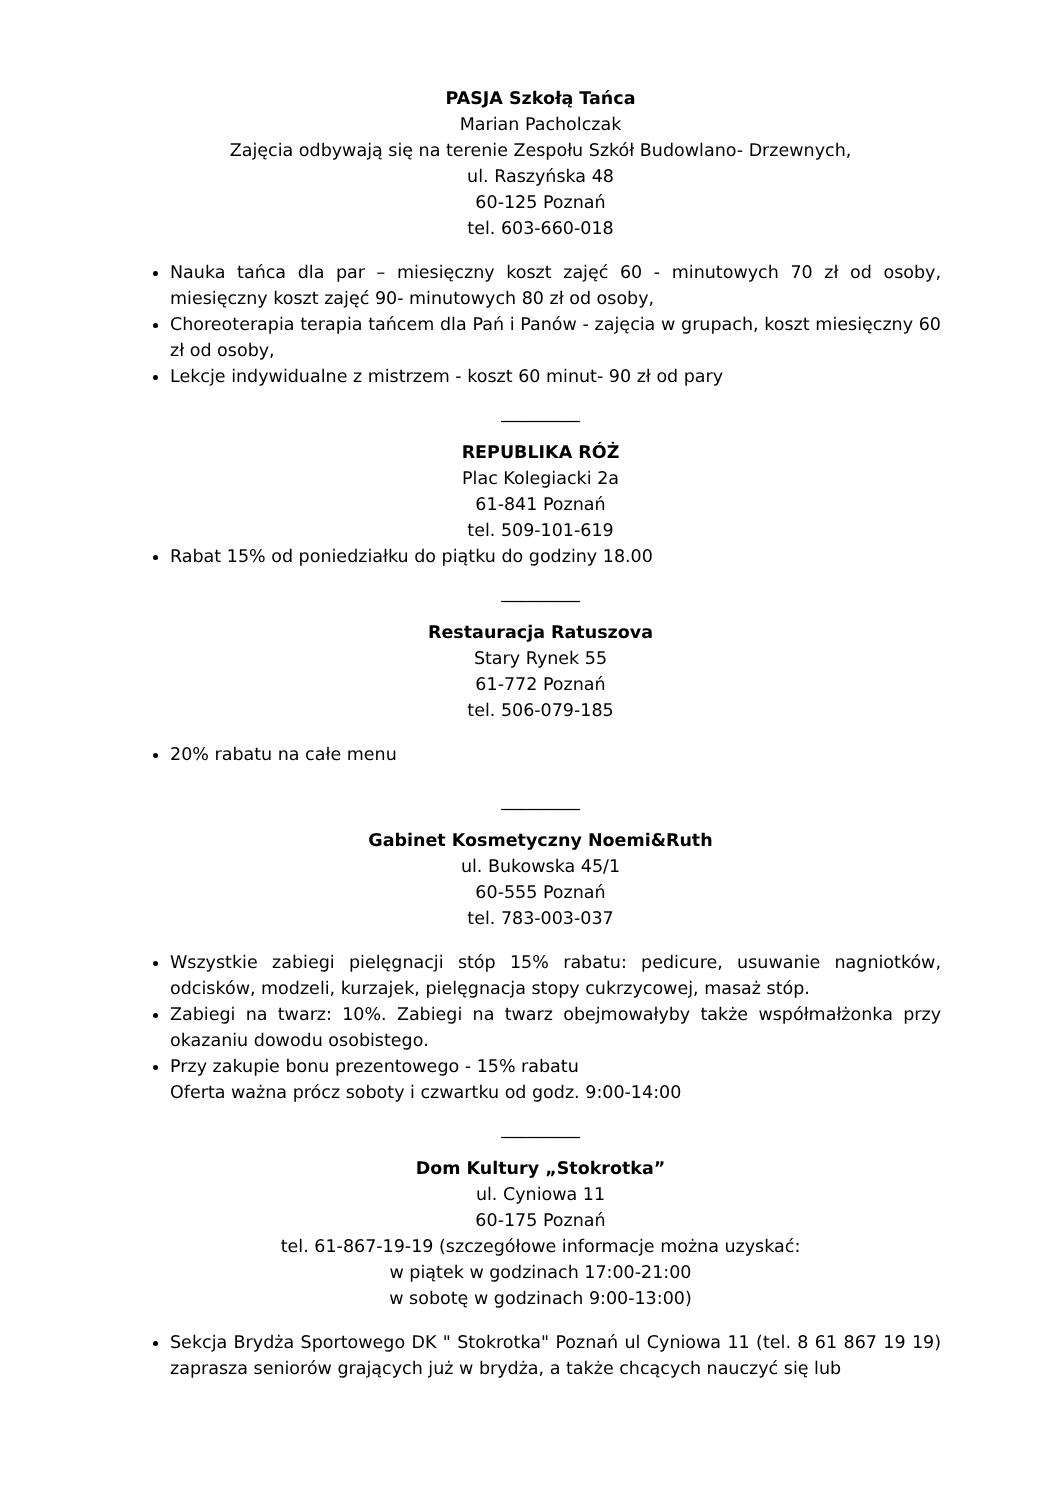PASJA Szkołą Tańca
Marian Pacholczak
Zajęcia odbywają się na terenie Zespołu Szkół Budowlano- Drzewnych,
ul. Raszyńska 48
60-125 Poznań
tel. 603-660-018
Nauka tańca dla par – miesięczny koszt zajęć 60 - minutowych 70 zł od osoby, miesięczny koszt zajęć 90- minutowych 80 zł od osoby,
Choreoterapia terapia tańcem dla Pań i Panów - zajęcia w grupach, koszt miesięczny 60 zł od osoby,
Lekcje indywidualne z mistrzem - koszt 60 minut- 90 zł od pary
_________
REPUBLIKA RÓŻ
Plac Kolegiacki 2a
61-841 Poznań
tel. 509-101-619
Rabat 15% od poniedziałku do piątku do godziny 18.00
_________
Restauracja Ratuszova
Stary Rynek 55
61-772 Poznań
tel. 506-079-185
20% rabatu na całe menu
_________
Gabinet Kosmetyczny Noemi&Ruth
ul. Bukowska 45/1
60-555 Poznań
tel. 783-003-037
Wszystkie zabiegi pielęgnacji stóp 15% rabatu: pedicure, usuwanie nagniotków, odcisków, modzeli, kurzajek, pielęgnacja stopy cukrzycowej, masaż stóp.
Zabiegi na twarz: 10%. Zabiegi na twarz obejmowałyby także współmałżonka przy okazaniu dowodu osobistego.
Przy zakupie bonu prezentowego - 15% rabatu
Oferta ważna prócz soboty i czwartku od godz. 9:00-14:00
_________
Dom Kultury „Stokrotka”
ul. Cyniowa 11
60-175 Poznań
tel. 61-867-19-19 (szczegółowe informacje można uzyskać:
w piątek w godzinach 17:00-21:00
w sobotę w godzinach 9:00-13:00)
Sekcja Brydża Sportowego DK " Stokrotka" Poznań ul Cyniowa 11 (tel. 8 61 867 19 19) zaprasza seniorów grających już w brydża, a także chcących nauczyć się lub